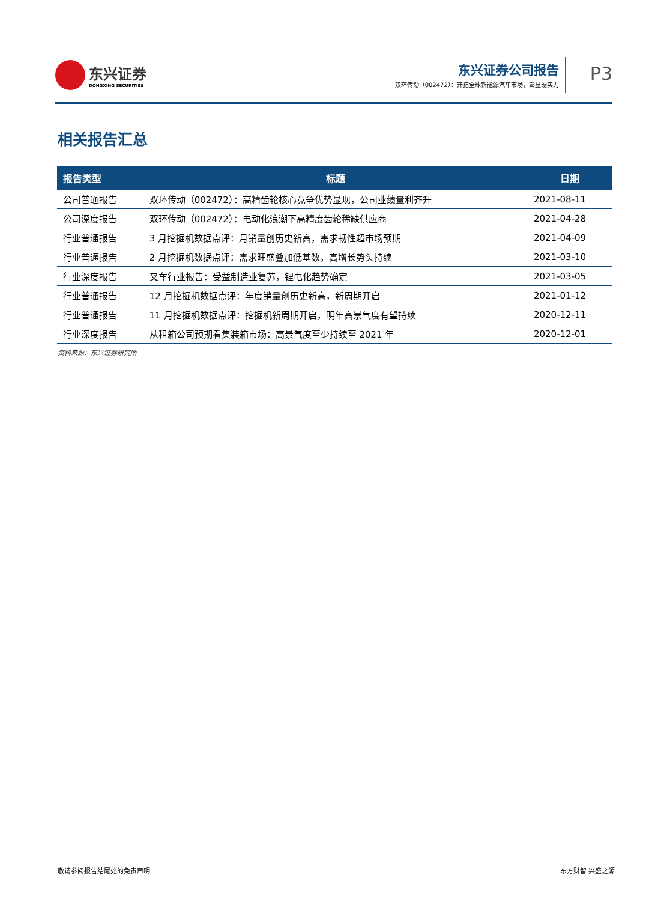东兴证券
DONGXING SECURITIES
东兴证券公司报告
双环传动（002472）：开拓全球新能源汽车市场，彰显硬实力
P3
相关报告汇总
| 报告类型 | 标题 | 日期 |
| --- | --- | --- |
| 公司普通报告 | 双环传动（002472）：高精齿轮核心竞争优势显现，公司业绩量利齐升 | 2021-08-11 |
| 公司深度报告 | 双环传动（002472）：电动化浪潮下高精度齿轮稀缺供应商 | 2021-04-28 |
| 行业普通报告 | 3 月挖掘机数据点评：月销量创历史新高，需求韧性超市场预期 | 2021-04-09 |
| 行业普通报告 | 2 月挖掘机数据点评：需求旺盛叠加低基数，高增长势头持续 | 2021-03-10 |
| 行业深度报告 | 叉车行业报告：受益制造业复苏，锂电化趋势确定 | 2021-03-05 |
| 行业普通报告 | 12 月挖掘机数据点评：年度销量创历史新高，新周期开启 | 2021-01-12 |
| 行业普通报告 | 11 月挖掘机数据点评：挖掘机新周期开启，明年高景气度有望持续 | 2020-12-11 |
| 行业深度报告 | 从租箱公司预期看集装箱市场：高景气度至少持续至 2021 年 | 2020-12-01 |
资料来源：东兴证券研究所
敬请参阅报告结尾处的免责声明 东方财智 兴盛之源